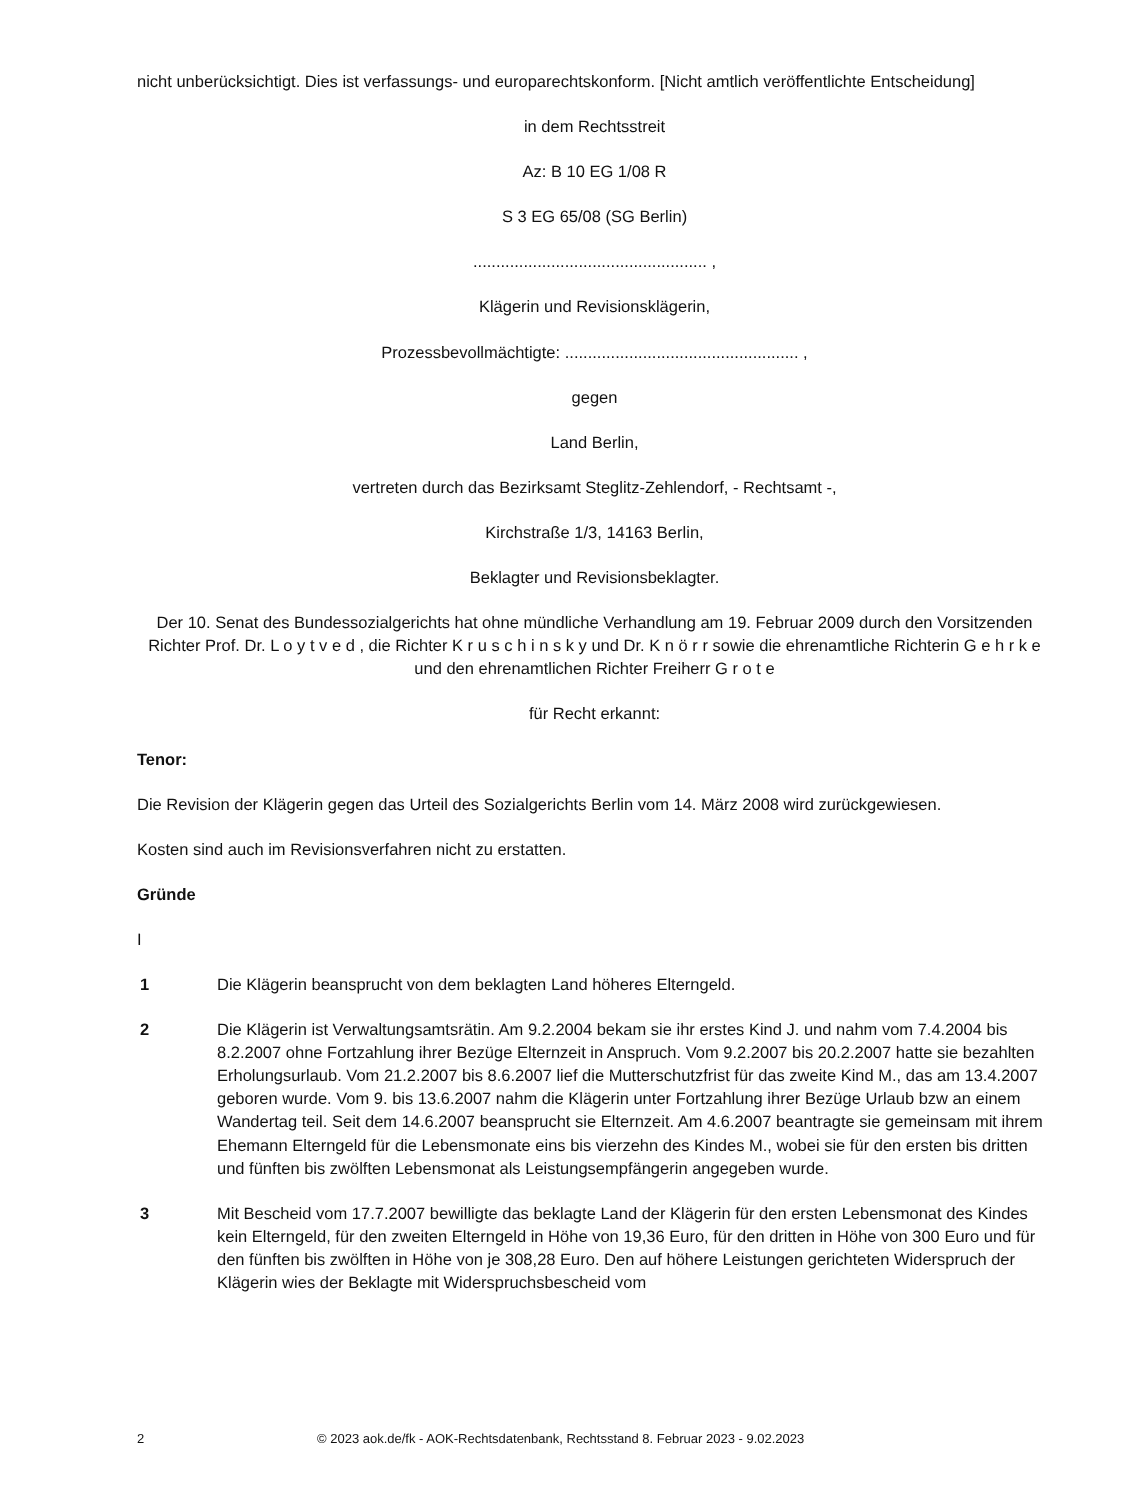nicht unberücksichtigt. Dies ist verfassungs- und europarechtskonform. [Nicht amtlich veröffentlichte Entscheidung]
in dem Rechtsstreit
Az: B 10 EG 1/08 R
S 3 EG 65/08 (SG Berlin)
................................................... ,
Klägerin und Revisionsklägerin,
Prozessbevollmächtigte: ................................................... ,
gegen
Land Berlin,
vertreten durch das Bezirksamt Steglitz-Zehlendorf, - Rechtsamt -,
Kirchstraße 1/3, 14163 Berlin,
Beklagter und Revisionsbeklagter.
Der 10. Senat des Bundessozialgerichts hat ohne mündliche Verhandlung am 19. Februar 2009 durch den Vorsitzenden Richter Prof. Dr. L o y t v e d , die Richter K r u s c h i n s k y und Dr. K n ö r r sowie die ehrenamtliche Richterin G e h r k e und den ehrenamtlichen Richter Freiherr G r o t e
für Recht erkannt:
Tenor:
Die Revision der Klägerin gegen das Urteil des Sozialgerichts Berlin vom 14. März 2008 wird zurückgewiesen.
Kosten sind auch im Revisionsverfahren nicht zu erstatten.
Gründe
I
1 Die Klägerin beansprucht von dem beklagten Land höheres Elterngeld.
2 Die Klägerin ist Verwaltungsamtsrätin. Am 9.2.2004 bekam sie ihr erstes Kind J. und nahm vom 7.4.2004 bis 8.2.2007 ohne Fortzahlung ihrer Bezüge Elternzeit in Anspruch. Vom 9.2.2007 bis 20.2.2007 hatte sie bezahlten Erholungsurlaub. Vom 21.2.2007 bis 8.6.2007 lief die Mutterschutzfrist für das zweite Kind M., das am 13.4.2007 geboren wurde. Vom 9. bis 13.6.2007 nahm die Klägerin unter Fortzahlung ihrer Bezüge Urlaub bzw an einem Wandertag teil. Seit dem 14.6.2007 beansprucht sie Elternzeit. Am 4.6.2007 beantragte sie gemeinsam mit ihrem Ehemann Elterngeld für die Lebensmonate eins bis vierzehn des Kindes M., wobei sie für den ersten bis dritten und fünften bis zwölften Lebensmonat als Leistungsempfängerin angegeben wurde.
3 Mit Bescheid vom 17.7.2007 bewilligte das beklagte Land der Klägerin für den ersten Lebensmonat des Kindes kein Elterngeld, für den zweiten Elterngeld in Höhe von 19,36 Euro, für den dritten in Höhe von 300 Euro und für den fünften bis zwölften in Höhe von je 308,28 Euro. Den auf höhere Leistungen gerichteten Widerspruch der Klägerin wies der Beklagte mit Widerspruchsbescheid vom
2 © 2023 aok.de/fk - AOK-Rechtsdatenbank, Rechtsstand 8. Februar 2023 - 9.02.2023